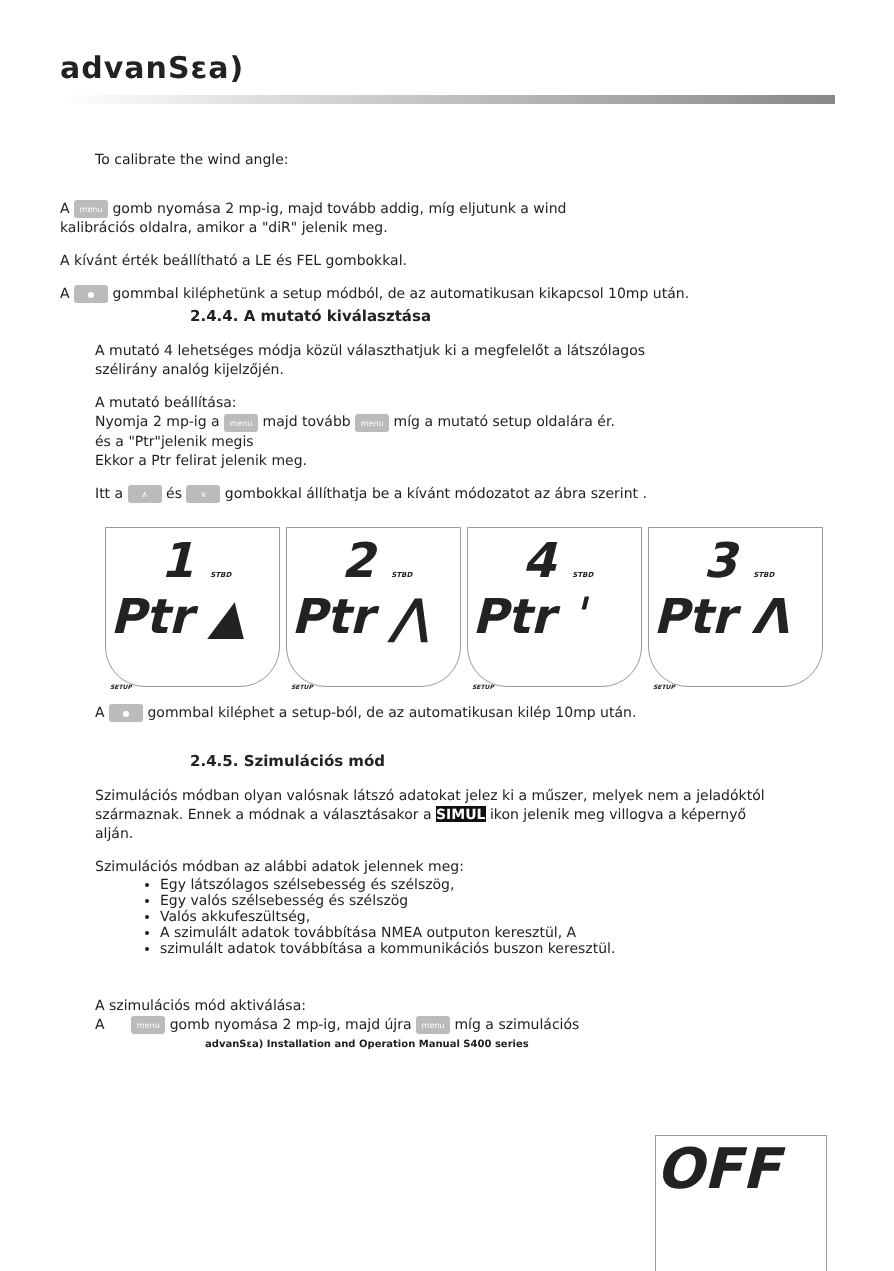advanSεa)
To calibrate the wind angle:
A menu gomb nyomása 2 mp-ig, majd tovább addig, míg eljutunk a wind
kalibrációs oldalra, amikor a "diR" jelenik meg.
A kívánt érték beállítható a LE és FEL gombokkal.
A ● gommbal kiléphetünk a setup módból, de az automatikusan kikapcsol 10mp után.
2.4.4. A mutató kiválasztása
A mutató 4 lehetséges módja közül választhatjuk ki a megfelelőt a látszólagos
szélirány analóg kijelzőjén.
A mutató beállítása:
Nyomja 2 mp-ig a menu majd tovább menu míg a mutató setup oldalára ér.
és a "Ptr"jelenik megis
Ekkor a Ptr felirat jelenik meg.
Itt a ∧ és ∨ gombokkal állíthatja be a kívánt módozatot az ábra szerint .
1 STBD
Ptr ▲
SETUP
2 STBD
Ptr ⋀
SETUP
4 STBD
Ptr ˈ
SETUP
3 STBD
Ptr Λ
SETUP
A ● gommbal kiléphet a setup-ból, de az automatikusan kilép 10mp után.
2.4.5. Szimulációs mód
Szimulációs módban olyan valósnak látszó adatokat jelez ki a műszer, melyek nem a jeladóktól származnak. Ennek a módnak a választásakor a SIMUL ikon jelenik meg villogva a képernyő alján.
Szimulációs módban az alábbi adatok jelennek meg:
Egy látszólagos szélsebesség és szélszög,
Egy valós szélsebesség és szélszög
Valós akkufeszültség,
A szimulált adatok továbbítása NMEA outputon keresztül, A
szimulált adatok továbbítása a kommunikációs buszon keresztül.
A szimulációs mód aktiválása:
A menu gomb nyomása 2 mp-ig, majd újra menu míg a szimulációs
advanSεa) Installation and Operation Manual S400 series
OFF